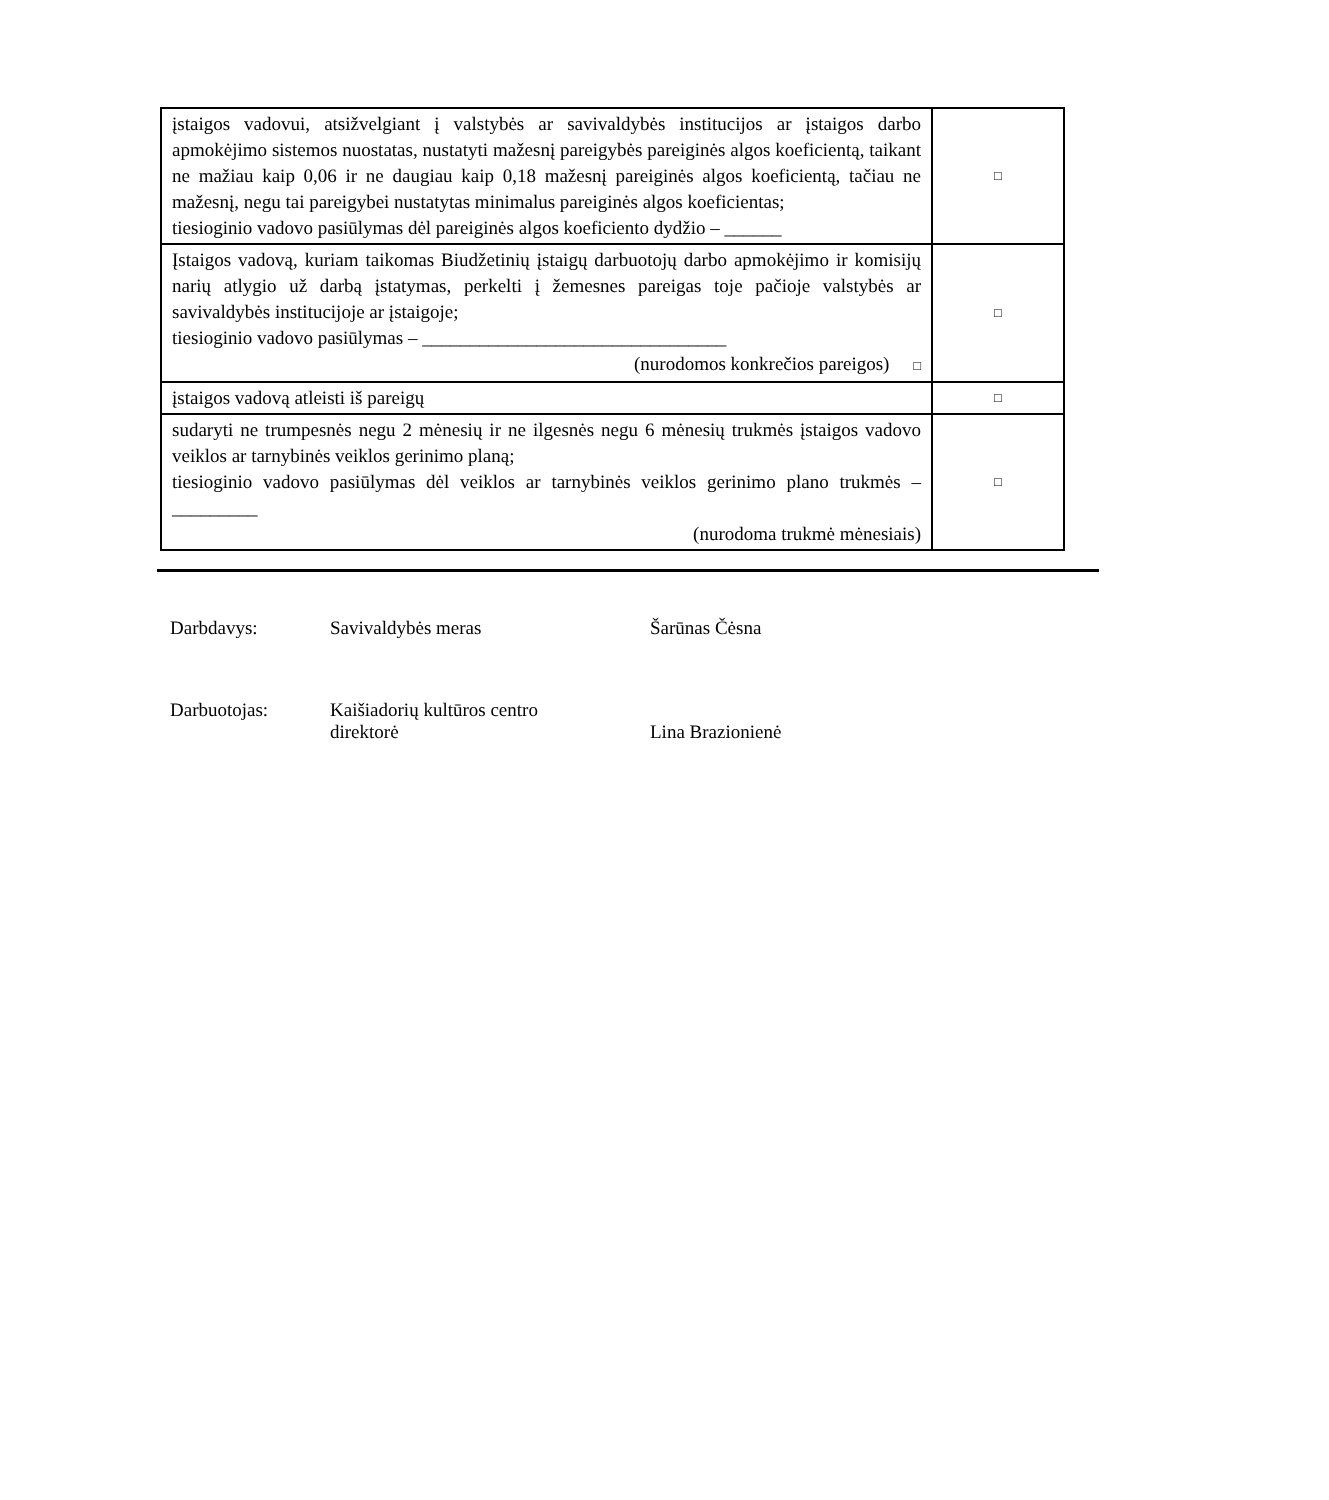| įstaigos vadovui, atsižvelgiant į valstybės ar savivaldybės institucijos ar įstaigos darbo apmokėjimo sistemos nuostatas, nustatyti mažesnį pareigybės pareiginės algos koeficientą, taikant ne mažiau kaip 0,06 ir ne daugiau kaip 0,18 mažesnį pareiginės algos koeficientą, tačiau ne mažesnį, negu tai pareigybei nustatytas minimalus pareiginės algos koeficientas; tiesioginio vadovo pasiūlymas dėl pareiginės algos koeficiento dydžio – ______ | □ |
| Įstaigos vadovą, kuriam taikomas Biudžetinių įstaigų darbuotojų darbo apmokėjimo ir komisijų narių atlygio už darbą įstatymas, perkelti į žemesnes pareigas toje pačioje valstybės ar savivaldybės institucijoje ar įstaigoje; tiesioginio vadovo pasiūlymas – ________________________________ (nurodomos konkrečios pareigos) □ | □ |
| įstaigos vadovą atleisti iš pareigų | □ |
| sudaryti ne trumpesnės negu 2 mėnesių ir ne ilgesnės negu 6 mėnesių trukmės įstaigos vadovo veiklos ar tarnybinės veiklos gerinimo planą; tiesioginio vadovo pasiūlymas dėl veiklos ar tarnybinės veiklos gerinimo plano trukmės – _________ (nurodoma trukmė mėnesiais) | □ |
Darbdavys: Savivaldybės meras Šarūnas Čėsna
Darbuotojas: Kaišiadorių kultūros centro
direktorė
Lina Brazionienė